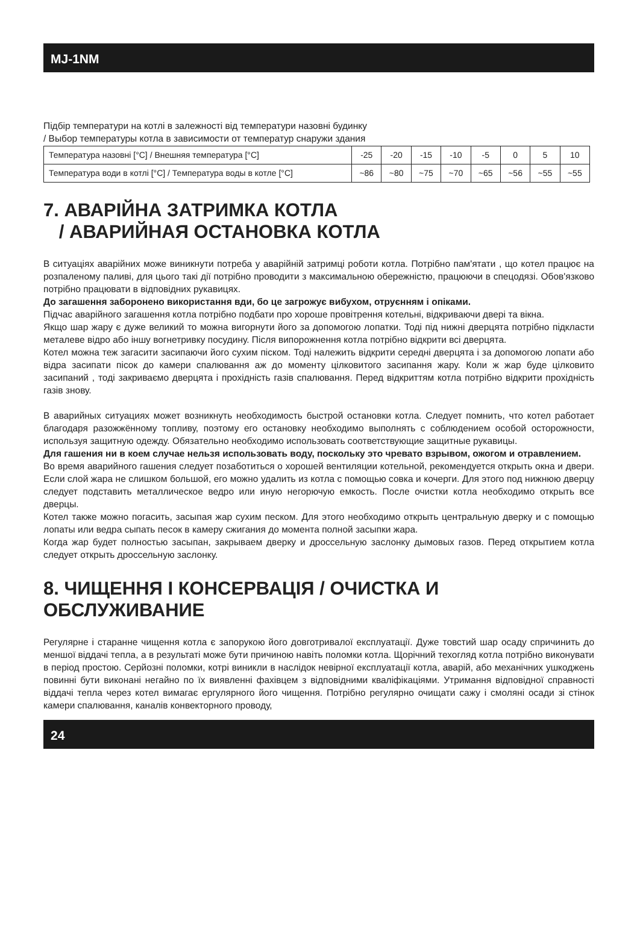MJ-1NM
Підбір температури на котлі в залежності від температури назовні будинку
/ Выбор температуры котла в зависимости от температур снаружи здания
| Температура назовні [°C] / Внешняя температура [°C] | -25 | -20 | -15 | -10 | -5 | 0 | 5 | 10 |
| Температура води в котлі [°C] / Температура воды в котле [°C] | ~86 | ~80 | ~75 | ~70 | ~65 | ~56 | ~55 | ~55 |
7. АВАРІЙНА ЗАТРИМКА КОТЛА
/ АВАРИЙНАЯ ОСТАНОВКА КОТЛА
В ситуаціях аварійних може виникнути потреба у аварійній затримці роботи котла. Потрібно пам'ятати , що котел працює на розпаленому паливі, для цього такі дії потрібно проводити з максимальною обережністю, працюючи в спецодязі. Обов'язково потрібно працювати в відповідних рукавицях.
До загашення заборонено використання вди, бо це загрожує вибухом, отруєнням і опіками.
Підчас аварійного загашення котла потрібно подбати про хороше провітрення котельні, відкриваючи двері та вікна.
Якщо шар жару є дуже великий то можна вигорнути його за допомогою лопатки. Тоді під нижні дверцята потрібно підкласти металеве відро або іншу вогнетривку посудину. Після випорожнення котла потрібно відкрити всі дверцята.
Котел можна теж загасити засипаючи його сухим піском. Тоді належить відкрити середні дверцята і за допомогою лопати або відра засипати пісок до камери спалювання аж до моменту цілковитого засипання жару. Коли ж жар буде цілковито засипаний , тоді закриваємо дверцята і прохідність газів спалювання. Перед відкриттям котла потрібно відкрити прохідність газів знову.
В аварийных ситуациях может возникнуть необходимость быстрой остановки котла. Следует помнить, что котел работает благодаря разожжённому топливу, поэтому его остановку необходимо выполнять с соблюдением особой осторожности, используя защитную одежду. Обязательно необходимо использовать соответствующие защитные рукавицы.
Для гашения ни в коем случае нельзя использовать воду, поскольку это чревато взрывом, ожогом и отравлением.
Во время аварийного гашения следует позаботиться о хорошей вентиляции котельной, рекомендуется открыть окна и двери. Если слой жара не слишком большой, его можно удалить из котла с помощью совка и кочерги. Для этого под нижнюю дверцу следует подставить металлическое ведро или иную негорючую емкость. После очистки котла необходимо открыть все дверцы.
Котел также можно погасить, засыпая жар сухим песком. Для этого необходимо открыть центральную дверку и с помощью лопаты или ведра сыпать песок в камеру сжигания до момента полной засыпки жара.
Когда жар будет полностью засыпан, закрываем дверку и дроссельную заслонку дымовых газов. Перед открытием котла следует открыть дроссельную заслонку.
8. ЧИЩЕННЯ І КОНСЕРВАЦІЯ / ОЧИСТКА И ОБСЛУЖИВАНИЕ
Регулярне і старанне чищення котла є запорукою його довготривалої експлуатації. Дуже товстий шар осаду спричинить до меншої віддачі тепла, а в результаті може бути причиною навіть поломки котла. Щорічний техогляд котла потрібно виконувати в період простою. Серйозні поломки, котрі виникли в наслідок невірної експлуатації котла, аварій, або механічних ушкоджень повинні бути виконані негайно по їх виявленні фахівцем з відповідними кваліфікаціями. Утримання відповідної справності віддачі тепла через котел вимагає ергулярного його чищення. Потрібно регулярно очищати сажу і смоляні осади зі стінок камери спалювання, каналів конвекторного проводу,
24